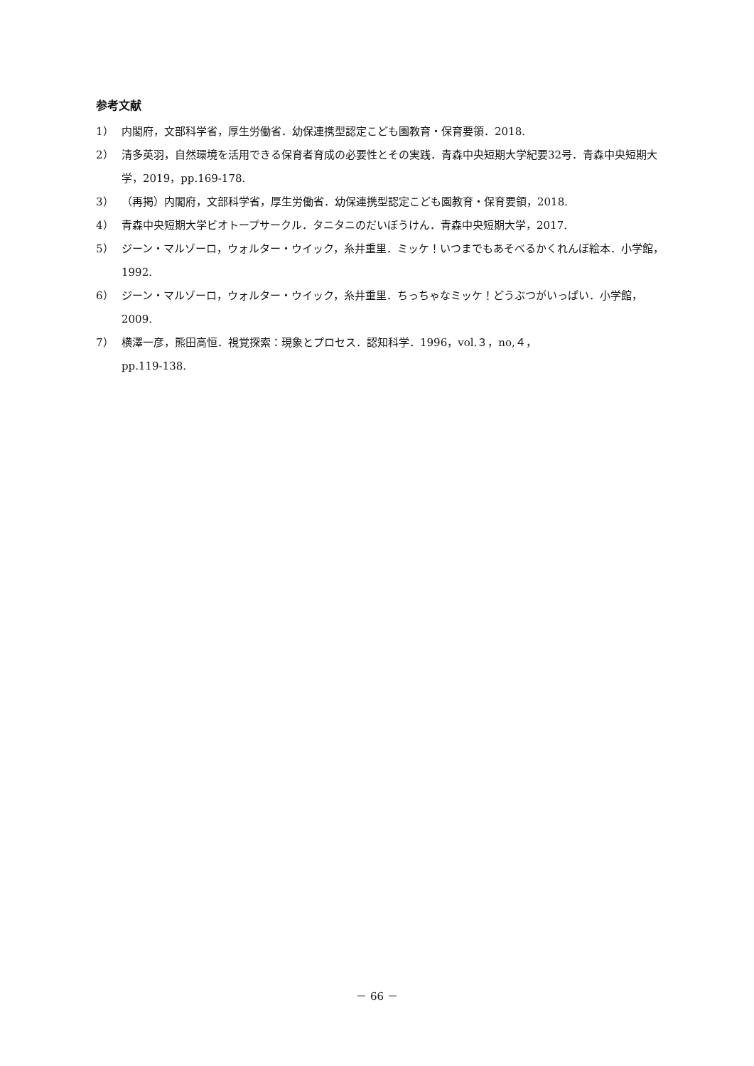参考文献
1） 内閣府，文部科学省，厚生労働省．幼保連携型認定こども園教育・保育要領．2018.
2） 清多英羽，自然環境を活用できる保育者育成の必要性とその実践．青森中央短期大学紀要32号．青森中央短期大学，2019，pp.169-178.
3） （再掲）内閣府，文部科学省，厚生労働省．幼保連携型認定こども園教育・保育要領，2018.
4） 青森中央短期大学ビオトープサークル．タニタニのだいぼうけん．青森中央短期大学，2017.
5） ジーン・マルゾーロ，ウォルター・ウイック，糸井重里．ミッケ！いつまでもあそべるかくれんぼ絵本．小学館，1992.
6） ジーン・マルゾーロ，ウォルター・ウイック，糸井重里．ちっちゃなミッケ！どうぶつがいっぱい．小学館，2009.
7） 横澤一彦，熊田高恒．視覚探索：現象とプロセス．認知科学．1996，vol.３，no,４，
pp.119-138.
－ 66 －